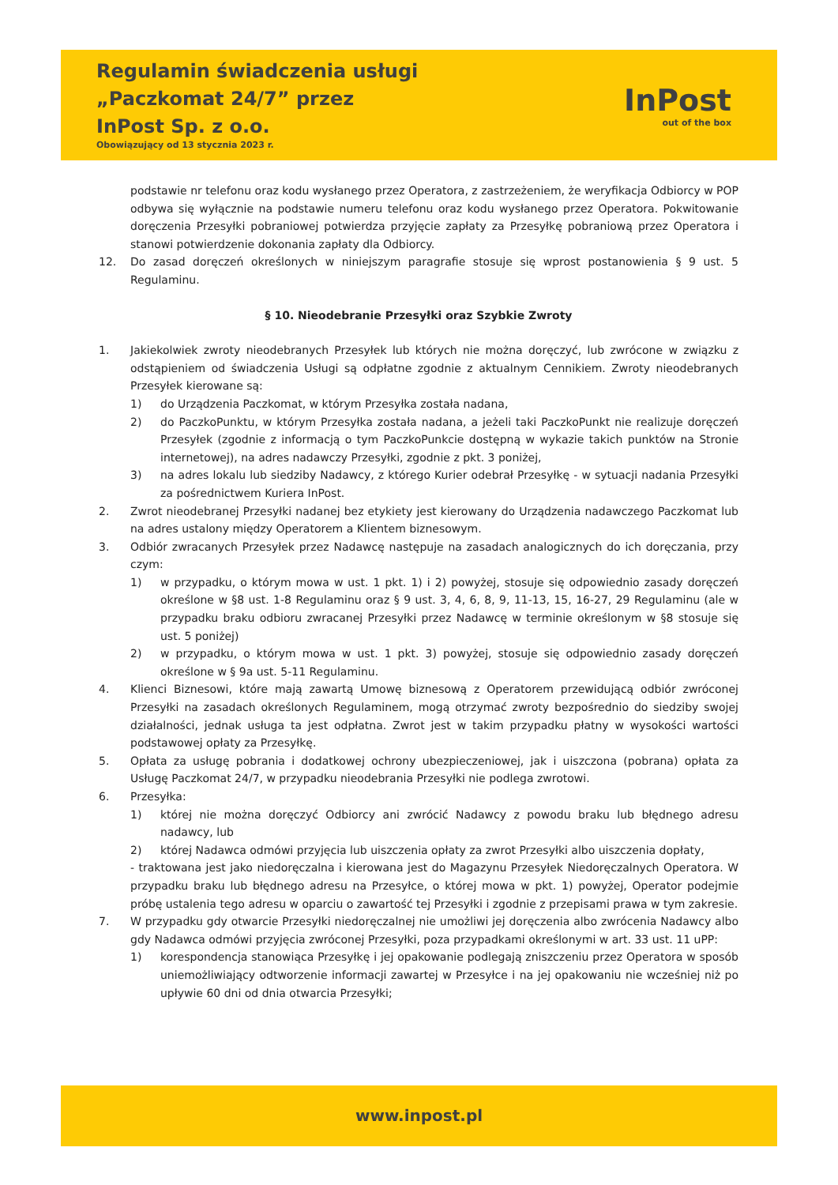Regulamin świadczenia usługi
„Paczkomat 24/7” przez
InPost Sp. z o.o.
Obowiązujący od 13 stycznia 2023 r.
InPost
out of the box
podstawie nr telefonu oraz kodu wysłanego przez Operatora, z zastrzeżeniem, że weryfikacja Odbiorcy w POP odbywa się wyłącznie na podstawie numeru telefonu oraz kodu wysłanego przez Operatora. Pokwitowanie doręczenia Przesyłki pobraniowej potwierdza przyjęcie zapłaty za Przesyłkę pobraniową przez Operatora i stanowi potwierdzenie dokonania zapłaty dla Odbiorcy.
12. Do zasad doręczeń określonych w niniejszym paragrafie stosuje się wprost postanowienia § 9 ust. 5 Regulaminu.
§ 10. Nieodebranie Przesyłki oraz Szybkie Zwroty
1. Jakiekolwiek zwroty nieodebranych Przesyłek lub których nie można doręczyć, lub zwrócone w związku z odstąpieniem od świadczenia Usługi są odpłatne zgodnie z aktualnym Cennikiem. Zwroty nieodebranych Przesyłek kierowane są:
1) do Urządzenia Paczkomat, w którym Przesyłka została nadana,
2) do PaczkoPunktu, w którym Przesyłka została nadana, a jeżeli taki PaczkoPunkt nie realizuje doręczeń Przesyłek (zgodnie z informacją o tym PaczkoPunkcie dostępną w wykazie takich punktów na Stronie internetowej), na adres nadawczy Przesyłki, zgodnie z pkt. 3 poniżej,
3) na adres lokalu lub siedziby Nadawcy, z którego Kurier odebrał Przesyłkę - w sytuacji nadania Przesyłki za pośrednictwem Kuriera InPost.
2. Zwrot nieodebranej Przesyłki nadanej bez etykiety jest kierowany do Urządzenia nadawczego Paczkomat lub na adres ustalony między Operatorem a Klientem biznesowym.
3. Odbiór zwracanych Przesyłek przez Nadawcę następuje na zasadach analogicznych do ich doręczania, przy czym:
1) w przypadku, o którym mowa w ust. 1 pkt. 1) i 2) powyżej, stosuje się odpowiednio zasady doręczeń określone w §8 ust. 1-8 Regulaminu oraz § 9 ust. 3, 4, 6, 8, 9, 11-13, 15, 16-27, 29 Regulaminu (ale w przypadku braku odbioru zwracanej Przesyłki przez Nadawcę w terminie określonym w §8 stosuje się ust. 5 poniżej)
2) w przypadku, o którym mowa w ust. 1 pkt. 3) powyżej, stosuje się odpowiednio zasady doręczeń określone w § 9a ust. 5-11 Regulaminu.
4. Klienci Biznesowi, które mają zawartą Umowę biznesową z Operatorem przewidującą odbiór zwróconej Przesyłki na zasadach określonych Regulaminem, mogą otrzymać zwroty bezpośrednio do siedziby swojej działalności, jednak usługa ta jest odpłatna. Zwrot jest w takim przypadku płatny w wysokości wartości podstawowej opłaty za Przesyłkę.
5. Opłata za usługę pobrania i dodatkowej ochrony ubezpieczeniowej, jak i uiszczona (pobrana) opłata za Usługę Paczkomat 24/7, w przypadku nieodebrania Przesyłki nie podlega zwrotowi.
6. Przesyłka:
1) której nie można doręczyć Odbiorcy ani zwrócić Nadawcy z powodu braku lub błędnego adresu nadawcy, lub
2) której Nadawca odmówi przyjęcia lub uiszczenia opłaty za zwrot Przesyłki albo uiszczenia dopłaty,
- traktowana jest jako niedoręczalna i kierowana jest do Magazynu Przesyłek Niedoręczalnych Operatora. W przypadku braku lub błędnego adresu na Przesyłce, o której mowa w pkt. 1) powyżej, Operator podejmie próbę ustalenia tego adresu w oparciu o zawartość tej Przesyłki i zgodnie z przepisami prawa w tym zakresie.
7. W przypadku gdy otwarcie Przesyłki niedoręczalnej nie umożliwi jej doręczenia albo zwrócenia Nadawcy albo gdy Nadawca odmówi przyjęcia zwróconej Przesyłki, poza przypadkami określonymi w art. 33 ust. 11 uPP:
1) korespondencja stanowiąca Przesyłkę i jej opakowanie podlegają zniszczeniu przez Operatora w sposób uniemożliwiający odtworzenie informacji zawartej w Przesyłce i na jej opakowaniu nie wcześniej niż po upływie 60 dni od dnia otwarcia Przesyłki;
www.inpost.pl